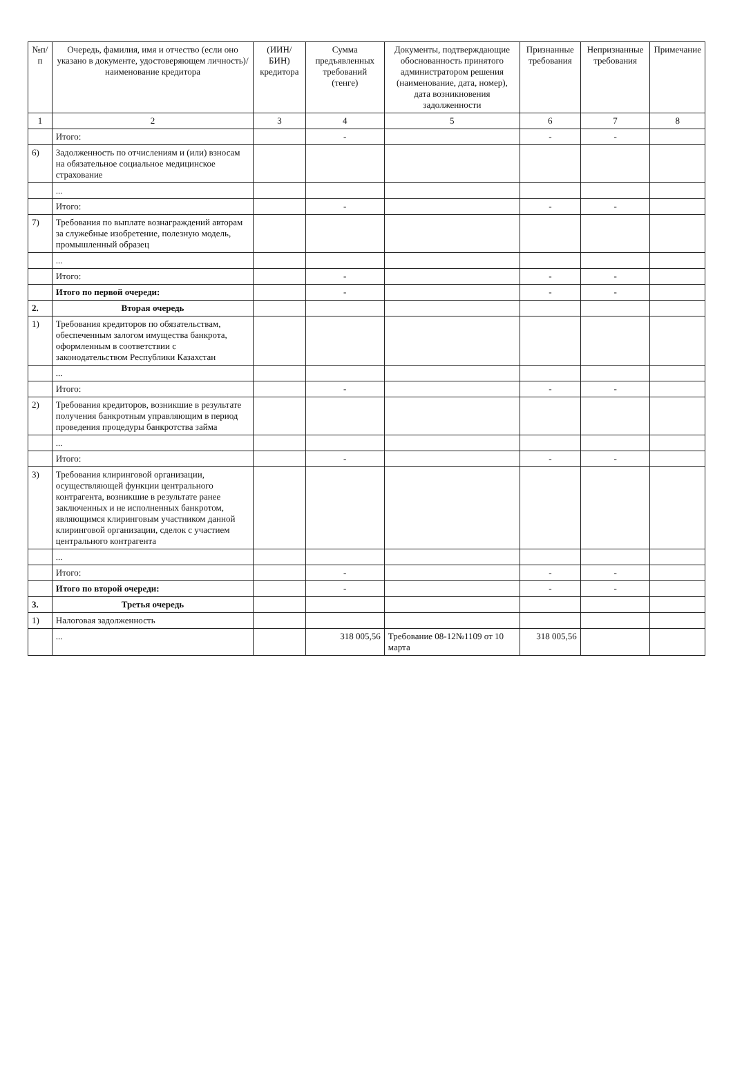| №п/п | Очередь, фамилия, имя и отчество (если оно указано в документе, удостоверяющем личность)/ наименование кредитора | (ИИН/БИН) кредитора | Сумма предъявленных требований (тенге) | Документы, подтверждающие обоснованность принятого администратором решения (наименование, дата, номер), дата возникновения задолженности | Признанные требования | Непризнанные требования | Примечание |
| --- | --- | --- | --- | --- | --- | --- | --- |
| 1 | 2 | 3 | 4 | 5 | 6 | 7 | 8 |
| | Итого: | | - | | - | - | |
| 6) | Задолженность по отчислениям и (или) взносам на обязательное социальное медицинское страхование | | | | | | |
| | ... | | | | | | |
| | Итого: | | - | | - | - | |
| 7) | Требования по выплате вознаграждений авторам за служебные изобретение, полезную модель, промышленный образец | | | | | | |
| | ... | | | | | | |
| | Итого: | | - | | - | - | |
| | Итого по первой очереди: | | - | | - | - | |
| 2. | Вторая очередь | | | | | | |
| 1) | Требования кредиторов по обязательствам, обеспеченным залогом имущества банкрота, оформленным в соответствии с законодательством Республики Казахстан | | | | | | |
| | ... | | | | | | |
| | Итого: | | - | | - | - | |
| 2) | Требования кредиторов, возникшие в результате получения банкротным управляющим в период проведения процедуры банкротства займа | | | | | | |
| | ... | | | | | | |
| | Итого: | | - | | - | - | |
| 3) | Требования клиринговой организации, осуществляющей функции центрального контрагента, возникшие в результате ранее заключенных и не исполненных банкротом, являющимся клиринговым участником данной клиринговой организации, сделок с участием центрального контрагента | | | | | | |
| | ... | | | | | | |
| | Итого: | | - | | - | - | |
| | Итого по второй очереди: | | - | | - | - | |
| 3. | Третья очередь | | | | | | |
| 1) | Налоговая задолженность | | | | | | |
| | ... | | 318 005,56 | Требование 08-12№1109 от 10 марта | 318 005,56 | | |